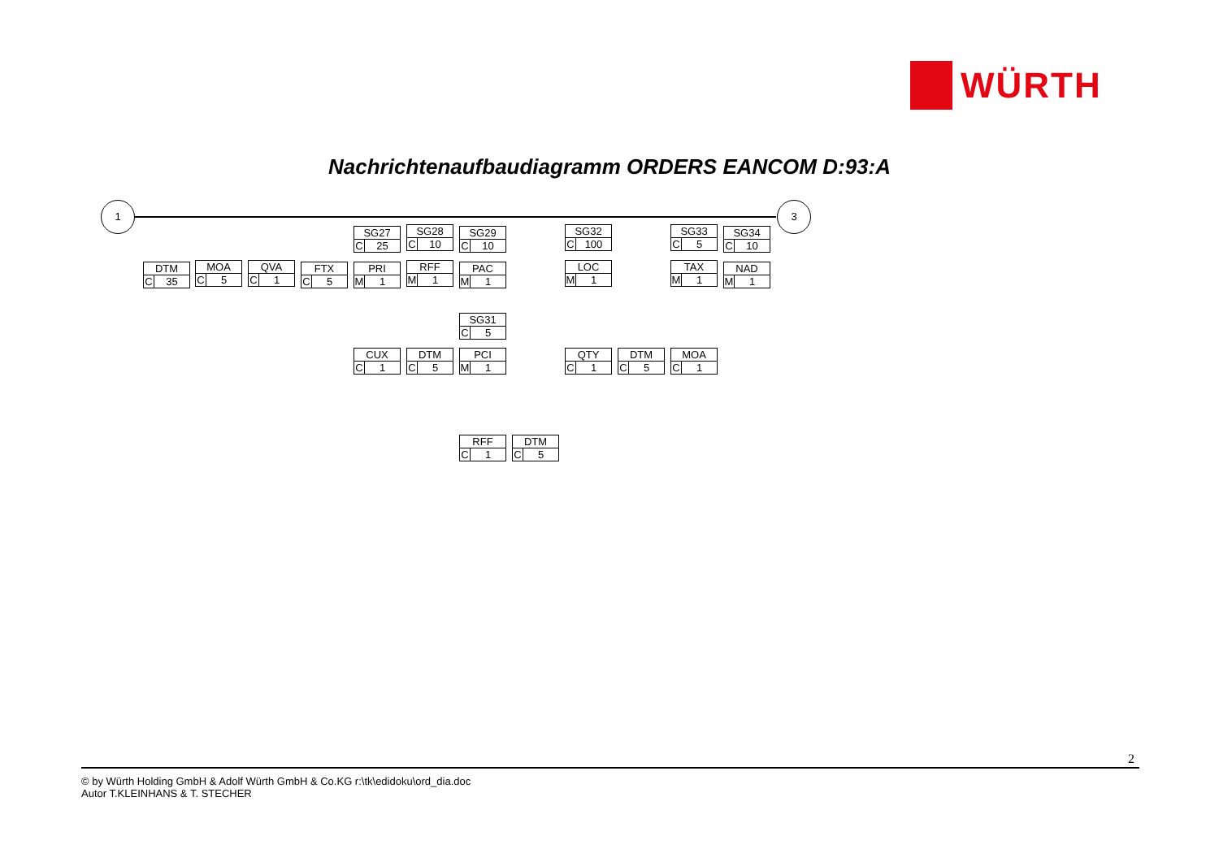WÜRTH
Nachrichtenaufbaudiagramm ORDERS EANCOM D:93:A
1 3
DTM
C 35
MOA
C 5
QVA
C 1
FTX
C 5
SG27
C 25
PRI
M 1
SG28
C 10
RFF
M 1
SG29
C 10
PAC
M 1
SG31
C 5
CUX
C 1
DTM
C 5
PCI
M 1
RFF
C 1
DTM
C 5
SG32
C 100
LOC
M 1
QTY
C 1
DTM
C 5
SG33
C 5
TAX
M 1
MOA
C 1
SG34
C 10
NAD
M 1
2
© by Würth Holding GmbH & Adolf Würth GmbH & Co.KG r:\tk\edidoku\ord_dia.doc
Autor T.KLEINHANS & T. STECHER